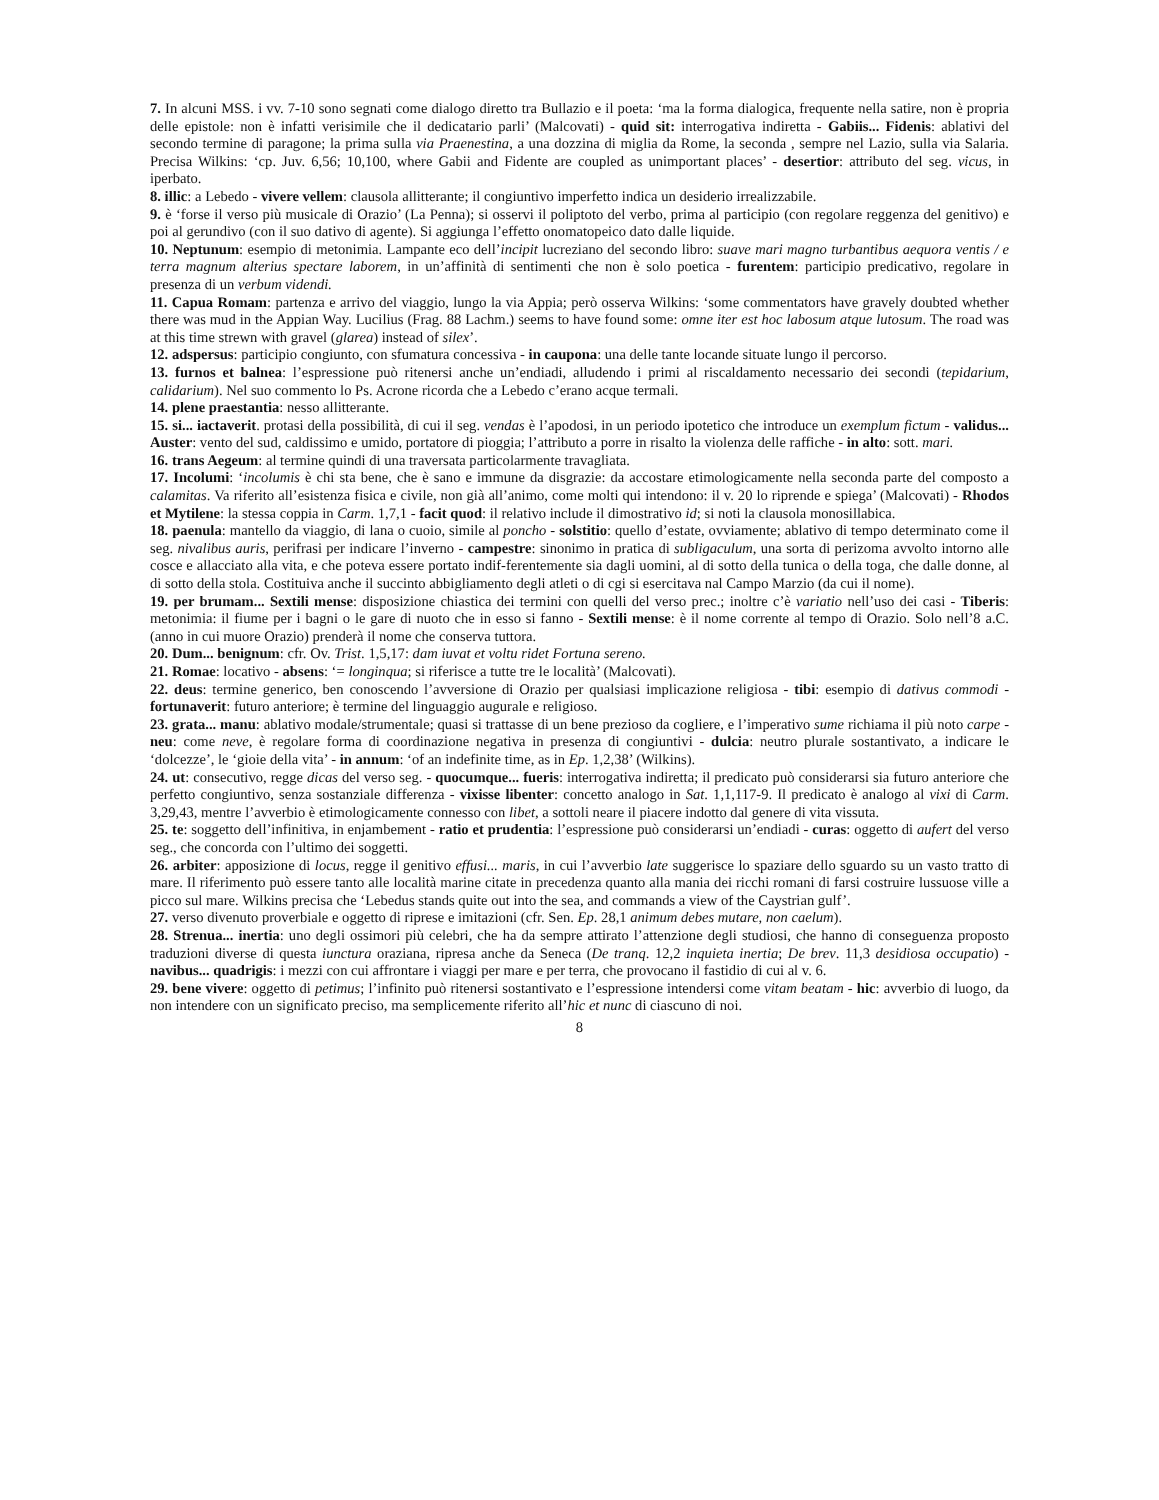7. In alcuni MSS. i vv. 7-10 sono segnati come dialogo diretto tra Bullazio e il poeta: ‘ma la forma dialogica, frequente nella satire, non è propria delle epistole: non è infatti verisimile che il dedicatario parli’ (Malcovati) - quid sit: interrogativa indiretta - Gabiis... Fidenis: ablativi del secondo termine di paragone; la prima sulla via Praenestina, a una dozzina di miglia da Rome, la seconda , sempre nel Lazio, sulla via Salaria. Precisa Wilkins: ‘cp. Juv. 6,56; 10,100, where Gabii and Fidente are coupled as unimportant places’ - desertior: attributo del seg. vicus, in iperbato.
8. illic: a Lebedo - vivere vellem: clausola allitterante; il congiuntivo imperfetto indica un desiderio irrealizzabile.
9. è ‘forse il verso più musicale di Orazio’ (La Penna); si osservi il poliptoto del verbo, prima al participio (con regolare reggenza del genitivo) e poi al gerundivo (con il suo dativo di agente). Si aggiunga l’effetto onomatopeico dato dalle liquide.
10. Neptunum: esempio di metonimia. Lampante eco dell’incipit lucreziano del secondo libro: suave mari magno turbantibus aequora ventis / e terra magnum alterius spectare laborem, in un’affinità di sentimenti che non è solo poetica - furentem: participio predicativo, regolare in presenza di un verbum videndi.
11. Capua Romam: partenza e arrivo del viaggio, lungo la via Appia; però osserva Wilkins: ‘some commentators have gravely doubted whether there was mud in the Appian Way. Lucilius (Frag. 88 Lachm.) seems to have found some: omne iter est hoc labosum atque lutosum. The road was at this time strewn with gravel (glarea) instead of silex’.
12. adspersus: participio congiunto, con sfumatura concessiva - in caupona: una delle tante locande situate lungo il percorso.
13. furnos et balnea: l’espressione può ritenersi anche un’endiadi, alludendo i primi al riscaldamento necessario dei secondi (tepidarium, calidarium). Nel suo commento lo Ps. Acrone ricorda che a Lebedo c’erano acque termali.
14. plene praestantia: nesso allitterante.
15. si... iactaverit. protasi della possibilità, di cui il seg. vendas è l’apodosi, in un periodo ipotetico che introduce un exemplum fictum - validus... Auster: vento del sud, caldissimo e umido, portatore di pioggia; l’attributo a porre in risalto la violenza delle raffiche - in alto: sott. mari.
16. trans Aegeum: al termine quindi di una traversata particolarmente travagliata.
17. Incolumi: ‘incolumis è chi sta bene, che è sano e immune da disgrazie: da accostare etimologicamente nella seconda parte del composto a calamitas. Va riferito all’esistenza fisica e civile, non già all’animo, come molti qui intendono: il v. 20 lo riprende e spiega’ (Malcovati) - Rhodos et Mytilene: la stessa coppia in Carm. 1,7,1 - facit quod: il relativo include il dimostrativo id; si noti la clausola monosillabica.
18. paenula: mantello da viaggio, di lana o cuoio, simile al poncho - solstitio: quello d’estate, ovviamente; ablativo di tempo determinato come il seg. nivalibus auris, perifrasi per indicare l’inverno - campestre: sinonimo in pratica di subligaculum, una sorta di perizoma avvolto intorno alle cosce e allacciato alla vita, e che poteva essere portato indif-ferentemente sia dagli uomini, al di sotto della tunica o della toga, che dalle donne, al di sotto della stola. Costituiva anche il succinto abbigliamento degli atleti o di cgi si esercitava nal Campo Marzio (da cui il nome).
19. per brumam... Sextili mense: disposizione chiastica dei termini con quelli del verso prec.; inoltre c’è variatio nell’uso dei casi - Tiberis: metonimia: il fiume per i bagni o le gare di nuoto che in esso si fanno - Sextili mense: è il nome corrente al tempo di Orazio. Solo nell’8 a.C. (anno in cui muore Orazio) prenderà il nome che conserva tuttora.
20. Dum... benignum: cfr. Ov. Trist. 1,5,17: dam iuvat et voltu ridet Fortuna sereno.
21. Romae: locativo - absens: ‘= longinqua; si riferisce a tutte tre le località’ (Malcovati).
22. deus: termine generico, ben conoscendo l’avversione di Orazio per qualsiasi implicazione religiosa - tibi: esempio di dativus commodi - fortunaverit: futuro anteriore; è termine del linguaggio augurale e religioso.
23. grata... manu: ablativo modale/strumentale; quasi si trattasse di un bene prezioso da cogliere, e l’imperativo sume richiama il più noto carpe - neu: come neve, è regolare forma di coordinazione negativa in presenza di congiuntivi - dulcia: neutro plurale sostantivato, a indicare le ‘dolcezze’, le ‘gioie della vita’ - in annum: ‘of an indefinite time, as in Ep. 1,2,38’ (Wilkins).
24. ut: consecutivo, regge dicas del verso seg. - quocumque... fueris: interrogativa indiretta; il predicato può considerarsi sia futuro anteriore che perfetto congiuntivo, senza sostanziale differenza - vixisse libenter: concetto analogo in Sat. 1,1,117-9. Il predicato è analogo al vixi di Carm. 3,29,43, mentre l’avverbio è etimologicamente connesso con libet, a sottoli neare il piacere indotto dal genere di vita vissuta.
25. te: soggetto dell’infinitiva, in enjambement - ratio et prudentia: l’espressione può considerarsi un’endiadi - curas: oggetto di aufert del verso seg., che concorda con l’ultimo dei soggetti.
26. arbiter: apposizione di locus, regge il genitivo effusi... maris, in cui l’avverbio late suggerisce lo spaziare dello sguardo su un vasto tratto di mare. Il riferimento può essere tanto alle località marine citate in precedenza quanto alla mania dei ricchi romani di farsi costruire lussuose ville a picco sul mare. Wilkins precisa che ‘Lebedus stands quite out into the sea, and commands a view of the Caystrian gulf’.
27. verso divenuto proverbiale e oggetto di riprese e imitazioni (cfr. Sen. Ep. 28,1 animum debes mutare, non caelum).
28. Strenua... inertia: uno degli ossimori più celebri, che ha da sempre attirato l’attenzione degli studiosi, che hanno di conseguenza proposto traduzioni diverse di questa iunctura oraziana, ripresa anche da Seneca (De tranq. 12,2 inquieta inertia; De brev. 11,3 desidiosa occupatio) - navibus... quadrigis: i mezzi con cui affrontare i viaggi per mare e per terra, che provocano il fastidio di cui al v. 6.
29. bene vivere: oggetto di petimus; l’infinito può ritenersi sostantivato e l’espressione intendersi come vitam beatam - hic: avverbio di luogo, da non intendere con un significato preciso, ma semplicemente riferito all’hic et nunc di ciascuno di noi.
8